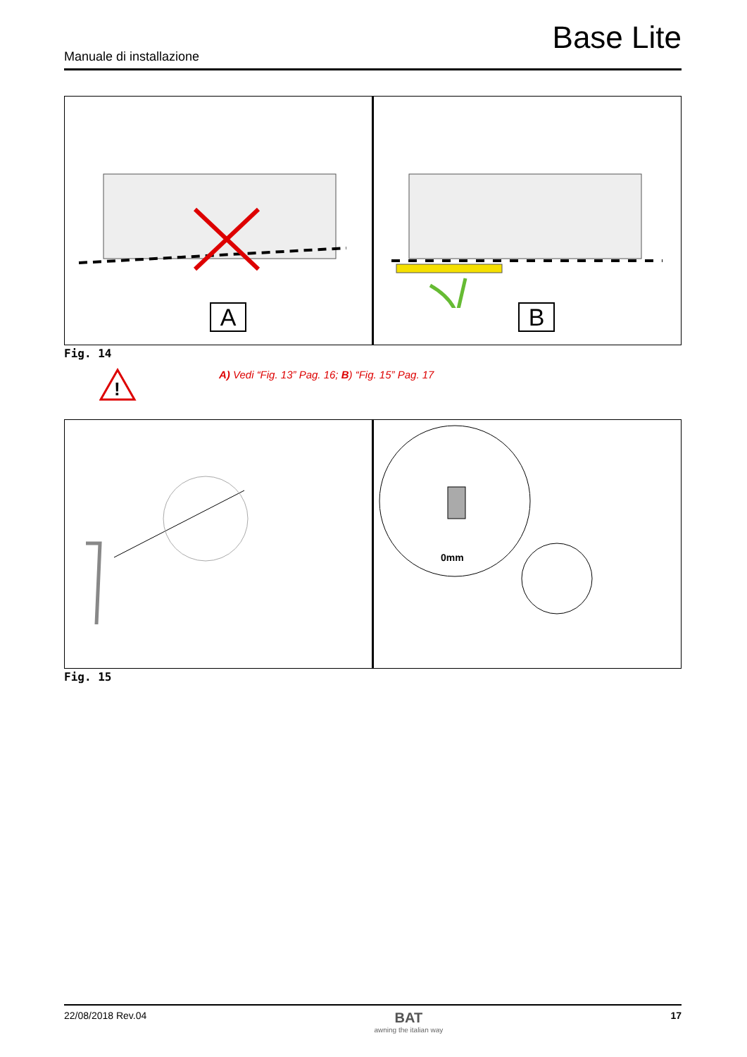Base Lite
Manuale di installazione
A B
Fig. 14
!
A) Vedi “Fig. 13” Pag. 16; B) “Fig. 15” Pag. 17
0mm
Fig. 15
22/08/2018 Rev.04 BAT
awning the italian way 17